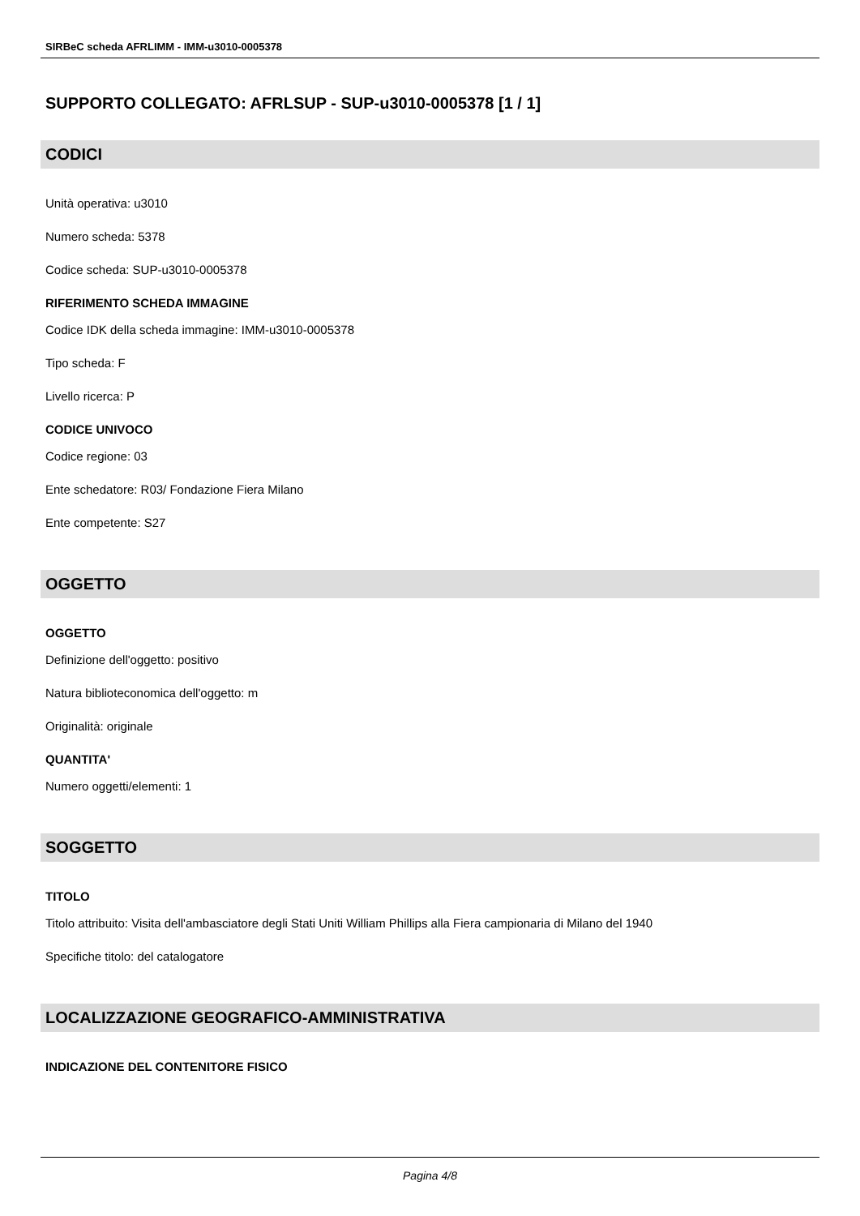SIRBeC scheda AFRLIMM - IMM-u3010-0005378
SUPPORTO COLLEGATO: AFRLSUP - SUP-u3010-0005378 [1 / 1]
CODICI
Unità operativa: u3010
Numero scheda: 5378
Codice scheda: SUP-u3010-0005378
RIFERIMENTO SCHEDA IMMAGINE
Codice IDK della scheda immagine: IMM-u3010-0005378
Tipo scheda: F
Livello ricerca: P
CODICE UNIVOCO
Codice regione: 03
Ente schedatore: R03/ Fondazione Fiera Milano
Ente competente: S27
OGGETTO
OGGETTO
Definizione dell'oggetto: positivo
Natura biblioteconomica dell'oggetto: m
Originalità: originale
QUANTITA'
Numero oggetti/elementi: 1
SOGGETTO
TITOLO
Titolo attribuito: Visita dell'ambasciatore degli Stati Uniti William Phillips alla Fiera campionaria di Milano del 1940
Specifiche titolo: del catalogatore
LOCALIZZAZIONE GEOGRAFICO-AMMINISTRATIVA
INDICAZIONE DEL CONTENITORE FISICO
Pagina 4/8